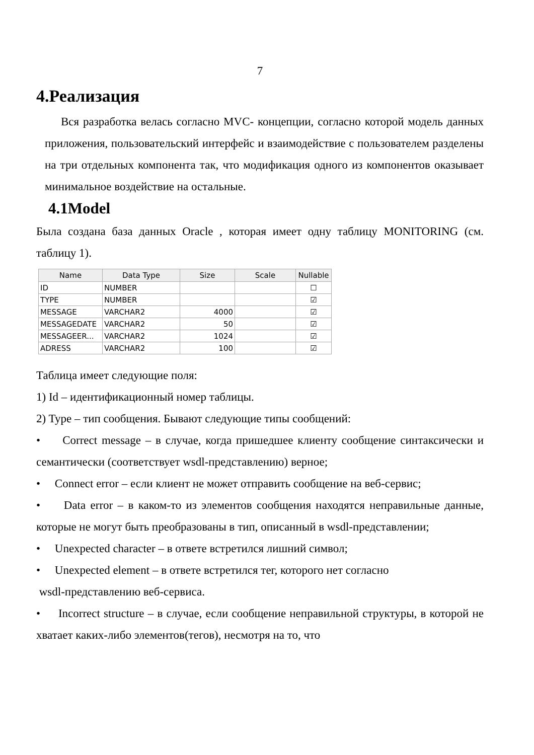7
4.Реализация
Вся разработка велась согласно MVC- концепции, согласно которой модель данных приложения, пользовательский интерфейс и взаимодействие с пользователем разделены на три отдельных компонента так, что модификация одного из компонентов оказывает минимальное воздействие на остальные.
4.1Model
Была создана база данных Oracle , которая имеет одну таблицу MONITORING (см. таблицу 1).
| Name | Data Type | Size | Scale | Nullable |
| --- | --- | --- | --- | --- |
| ID | NUMBER | | | ☐ |
| TYPE | NUMBER | | | ☑ |
| MESSAGE | VARCHAR2 | 4000 | | ☑ |
| MESSAGEDATE | VARCHAR2 | 50 | | ☑ |
| MESSAGEER... | VARCHAR2 | 1024 | | ☑ |
| ADRESS | VARCHAR2 | 100 | | ☑ |
Таблица имеет следующие поля:
1) Id – идентификационный номер таблицы.
2) Type – тип сообщения. Бывают следующие типы сообщений:
• Correct message – в случае, когда пришедшее клиенту сообщение синтаксически и семантически (соответствует wsdl-представлению) верное;
• Connect error – если клиент не может отправить сообщение на веб-сервис;
• Data error – в каком-то из элементов сообщения находятся неправильные данные, которые не могут быть преобразованы в тип, описанный в wsdl-представлении;
• Unexpected character – в ответе встретился лишний символ;
• Unexpected element – в ответе встретился тег, которого нет согласно
wsdl-представлению веб-сервиса.
• Incorrect structure – в случае, если сообщение неправильной структуры, в которой не хватает каких-либо элементов(тегов), несмотря на то, что